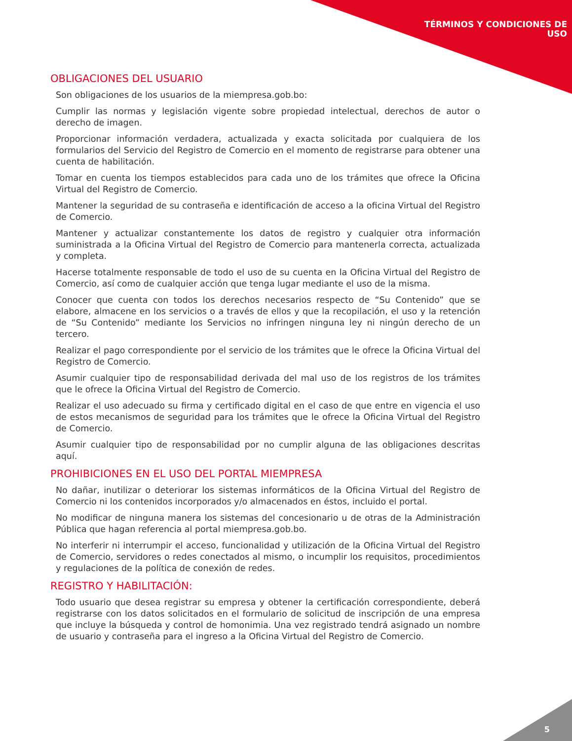TÉRMINOS Y CONDICIONES DE
USO
OBLIGACIONES DEL USUARIO
Son obligaciones de los usuarios de la miempresa.gob.bo:
Cumplir las normas y legislación vigente sobre propiedad intelectual, derechos de autor o derecho de imagen.
Proporcionar información verdadera, actualizada y exacta solicitada por cualquiera de los formularios del Servicio del Registro de Comercio en el momento de registrarse para obtener una cuenta de habilitación.
Tomar en cuenta los tiempos establecidos para cada uno de los trámites que ofrece la Oficina Virtual del Registro de Comercio.
Mantener la seguridad de su contraseña e identificación de acceso a la oficina Virtual del Registro de Comercio.
Mantener y actualizar constantemente los datos de registro y cualquier otra información suministrada a la Oficina Virtual del Registro de Comercio para mantenerla correcta, actualizada y completa.
Hacerse totalmente responsable de todo el uso de su cuenta en la Oficina Virtual del Registro de Comercio, así como de cualquier acción que tenga lugar mediante el uso de la misma.
Conocer que cuenta con todos los derechos necesarios respecto de “Su Contenido” que se elabore, almacene en los servicios o a través de ellos y que la recopilación, el uso y la retención de “Su Contenido” mediante los Servicios no infringen ninguna ley ni ningún derecho de un tercero.
Realizar el pago correspondiente por el servicio de los trámites que le ofrece la Oficina Virtual del Registro de Comercio.
Asumir cualquier tipo de responsabilidad derivada del mal uso de los registros de los trámites que le ofrece la Oficina Virtual del Registro de Comercio.
Realizar el uso adecuado su firma y certificado digital en el caso de que entre en vigencia el uso de estos mecanismos de seguridad para los trámites que le ofrece la Oficina Virtual del Registro de Comercio.
Asumir cualquier tipo de responsabilidad por no cumplir alguna de las obligaciones descritas aquí.
PROHIBICIONES EN EL USO DEL PORTAL MIEMPRESA
No dañar, inutilizar o deteriorar los sistemas informáticos de la Oficina Virtual del Registro de Comercio ni los contenidos incorporados y/o almacenados en éstos, incluido el portal.
No modificar de ninguna manera los sistemas del concesionario u de otras de la Administración Pública que hagan referencia al portal miempresa.gob.bo.
No interferir ni interrumpir el acceso, funcionalidad y utilización de la Oficina Virtual del Registro de Comercio, servidores o redes conectados al mismo, o incumplir los requisitos, procedimientos y regulaciones de la política de conexión de redes.
REGISTRO Y HABILITACIÓN:
Todo usuario que desea registrar su empresa y obtener la certificación correspondiente, deberá registrarse con los datos solicitados en el formulario de solicitud de inscripción de una empresa que incluye la búsqueda y control de homonimia. Una vez registrado tendrá asignado un nombre de usuario y contraseña para el ingreso a la Oficina Virtual del Registro de Comercio.
5